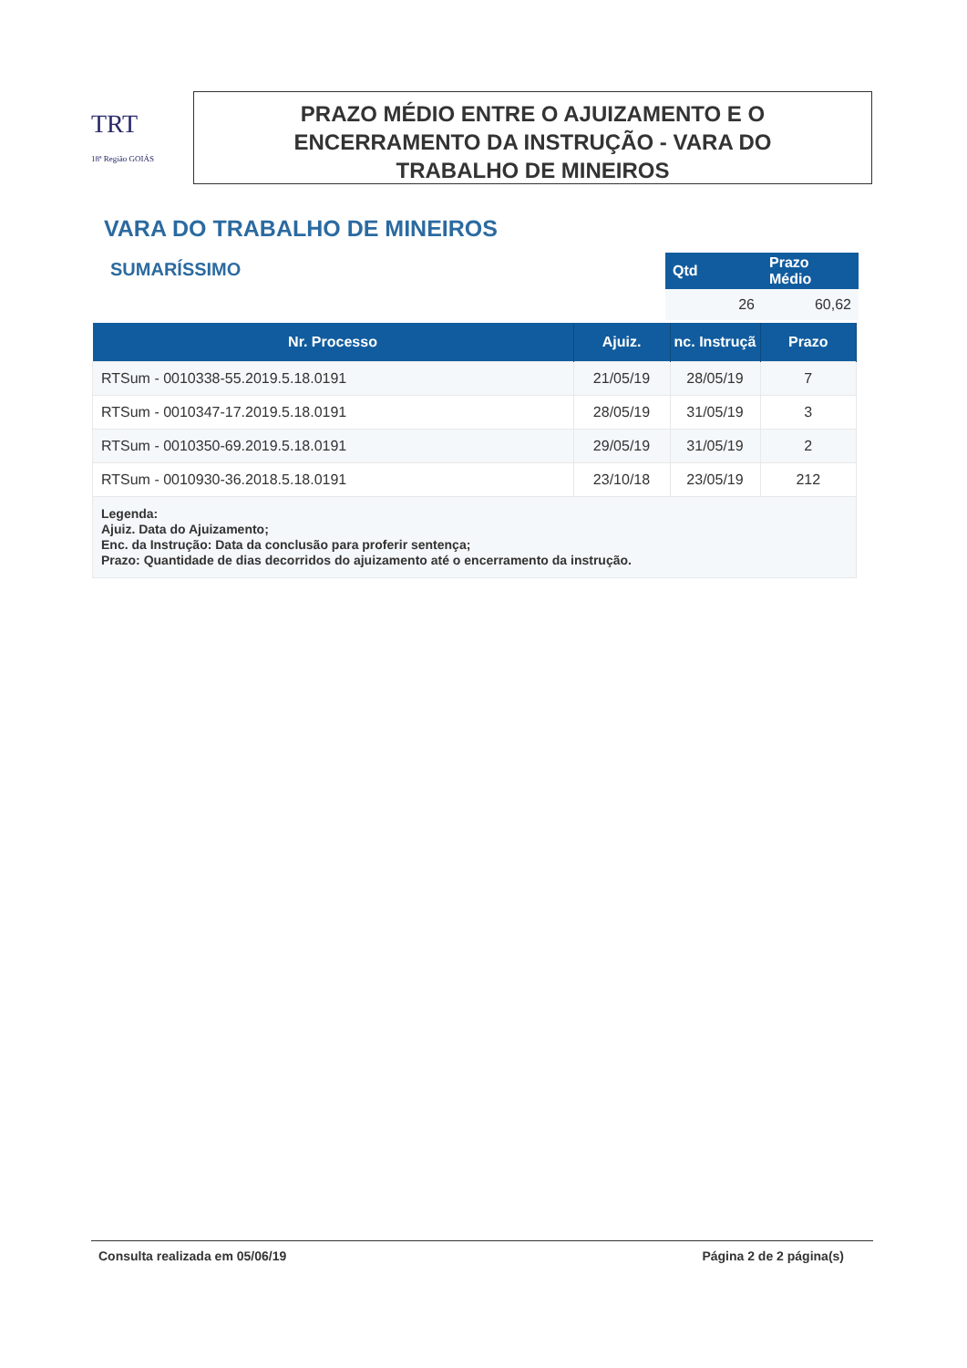TRT
18ª Região GOIÁS
PRAZO MÉDIO ENTRE O AJUIZAMENTO E O
ENCERRAMENTO DA INSTRUÇÃO - VARA DO
TRABALHO DE MINEIROS
VARA DO TRABALHO DE MINEIROS
SUMARÍSSIMO
| Qtd | Prazo Médio |
| --- | --- |
| 26 | 60,62 |
| Nr. Processo | Ajuiz. | nc. Instruçã | Prazo |
| --- | --- | --- | --- |
| RTSum - 0010338-55.2019.5.18.0191 | 21/05/19 | 28/05/19 | 7 |
| RTSum - 0010347-17.2019.5.18.0191 | 28/05/19 | 31/05/19 | 3 |
| RTSum - 0010350-69.2019.5.18.0191 | 29/05/19 | 31/05/19 | 2 |
| RTSum - 0010930-36.2018.5.18.0191 | 23/10/18 | 23/05/19 | 212 |
| Legenda: Ajuiz. Data do Ajuizamento; Enc. da Instrução: Data da conclusão para proferir sentença; Prazo: Quantidade de dias decorridos do ajuizamento até o encerramento da instrução. | | | |
Consulta realizada em 05/06/19 Página 2 de 2 página(s)